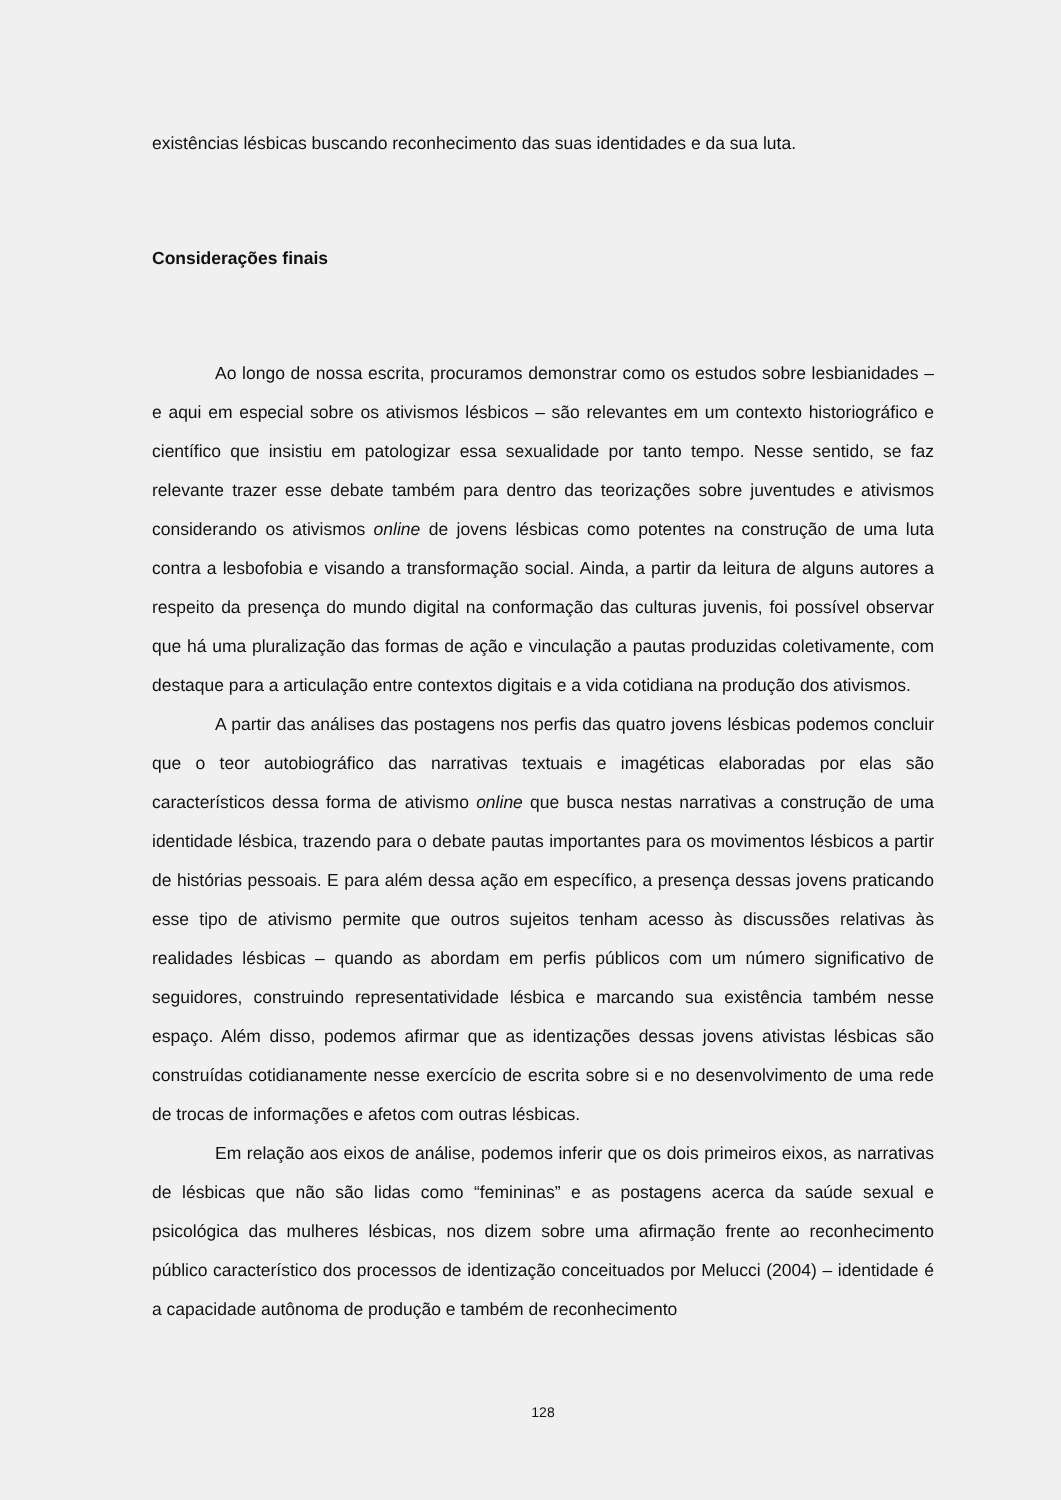existências lésbicas buscando reconhecimento das suas identidades e da sua luta.
Considerações finais
Ao longo de nossa escrita, procuramos demonstrar como os estudos sobre lesbia­nidades – e aqui em especial sobre os ativismos lésbicos – são relevantes em um contexto historiográfico e científico que insistiu em patologizar essa sexualidade por tanto tempo. Nesse sentido, se faz relevante trazer esse debate também para dentro das teorizações sobre juventudes e ativismos considerando os ativismos online de jovens lésbicas como potentes na construção de uma luta contra a lesbofobia e visando a transformação social. Ainda, a partir da leitura de alguns autores a respeito da presença do mundo digital na conformação das culturas juvenis, foi possível observar que há uma pluralização das formas de ação e vinculação a pautas produzidas coletivamente, com destaque para a articulação entre contextos digitais e a vida cotidiana na produção dos ativismos.
A partir das análises das postagens nos perfis das quatro jovens lésbicas podemos concluir que o teor autobiográfico das narrativas textuais e imagéticas elaboradas por elas são característicos dessa forma de ativismo online que busca nestas narrativas a construção de uma identidade lésbica, trazendo para o debate pautas importantes para os movimen­tos lésbicos a partir de histórias pessoais. E para além dessa ação em específico, a presença dessas jovens praticando esse tipo de ativismo permite que outros sujeitos tenham acesso às discussões relativas às realidades lésbicas – quando as abordam em perfis públicos com um número significativo de seguidores, construindo representatividade lésbica e marcando sua existência também nesse espaço. Além disso, podemos afirmar que as identizações dessas jovens ativistas lésbicas são construídas cotidianamente nesse exercício de escrita sobre si e no desenvolvimento de uma rede de trocas de informações e afetos com outras lésbicas.
Em relação aos eixos de análise, podemos inferir que os dois primeiros eixos, as narrativas de lésbicas que não são lidas como “femininas” e as postagens acerca da saúde sexual e psicológica das mulheres lésbicas, nos dizem sobre uma afirmação frente ao reco­nhecimento público característico dos processos de identização conceituados por Melucci (2004) – identidade é a capacidade autônoma de produção e também de reconhecimento
128